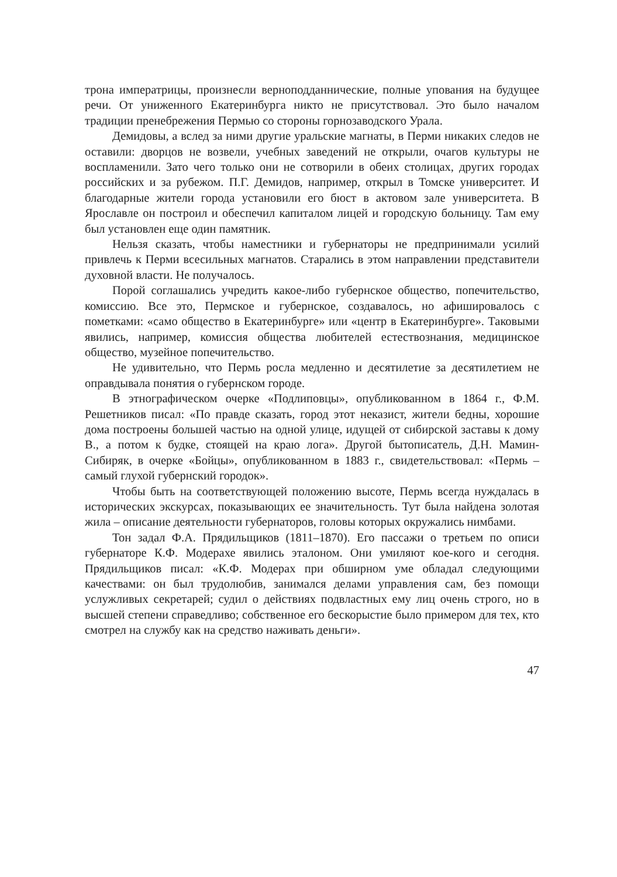трона императрицы, произнесли верноподданнические, полные упования на будущее речи. От униженного Екатеринбурга никто не присутствовал. Это было началом традиции пренебрежения Пермью со стороны горнозаводского Урала.
Демидовы, а вслед за ними другие уральские магнаты, в Перми никаких следов не оставили: дворцов не возвели, учебных заведений не открыли, очагов культуры не воспламенили. Зато чего только они не сотворили в обеих столицах, других городах российских и за рубежом. П.Г. Демидов, например, открыл в Томске университет. И благодарные жители города установили его бюст в актовом зале университета. В Ярославле он построил и обеспечил капиталом лицей и городскую больницу. Там ему был установлен еще один памятник.
Нельзя сказать, чтобы наместники и губернаторы не предпринимали усилий привлечь к Перми всесильных магнатов. Старались в этом направлении представители духовной власти. Не получалось.
Порой соглашались учредить какое-либо губернское общество, попечительство, комиссию. Все это, Пермское и губернское, создавалось, но афишировалось с пометками: «само общество в Екатеринбурге» или «центр в Екатеринбурге». Таковыми явились, например, комиссия общества любителей естествознания, медицинское общество, музейное попечительство.
Не удивительно, что Пермь росла медленно и десятилетие за десятилетием не оправдывала понятия о губернском городе.
В этнографическом очерке «Подлиповцы», опубликованном в 1864 г., Ф.М. Решетников писал: «По правде сказать, город этот неказист, жители бедны, хорошие дома построены большей частью на одной улице, идущей от сибирской заставы к дому В., а потом к будке, стоящей на краю лога». Другой бытописатель, Д.Н. Мамин-Сибиряк, в очерке «Бойцы», опубликованном в 1883 г., свидетельствовал: «Пермь – самый глухой губернский городок».
Чтобы быть на соответствующей положению высоте, Пермь всегда нуждалась в исторических экскурсах, показывающих ее значительность. Тут была найдена золотая жила – описание деятельности губернаторов, головы которых окружались нимбами.
Тон задал Ф.А. Прядильщиков (1811–1870). Его пассажи о третьем по описи губернаторе К.Ф. Модерахе явились эталоном. Они умиляют кое-кого и сегодня. Прядильщиков писал: «К.Ф. Модерах при обширном уме обладал следующими качествами: он был трудолюбив, занимался делами управления сам, без помощи услужливых секретарей; судил о действиях подвластных ему лиц очень строго, но в высшей степени справедливо; собственное его бескорыстие было примером для тех, кто смотрел на службу как на средство наживать деньги».
47